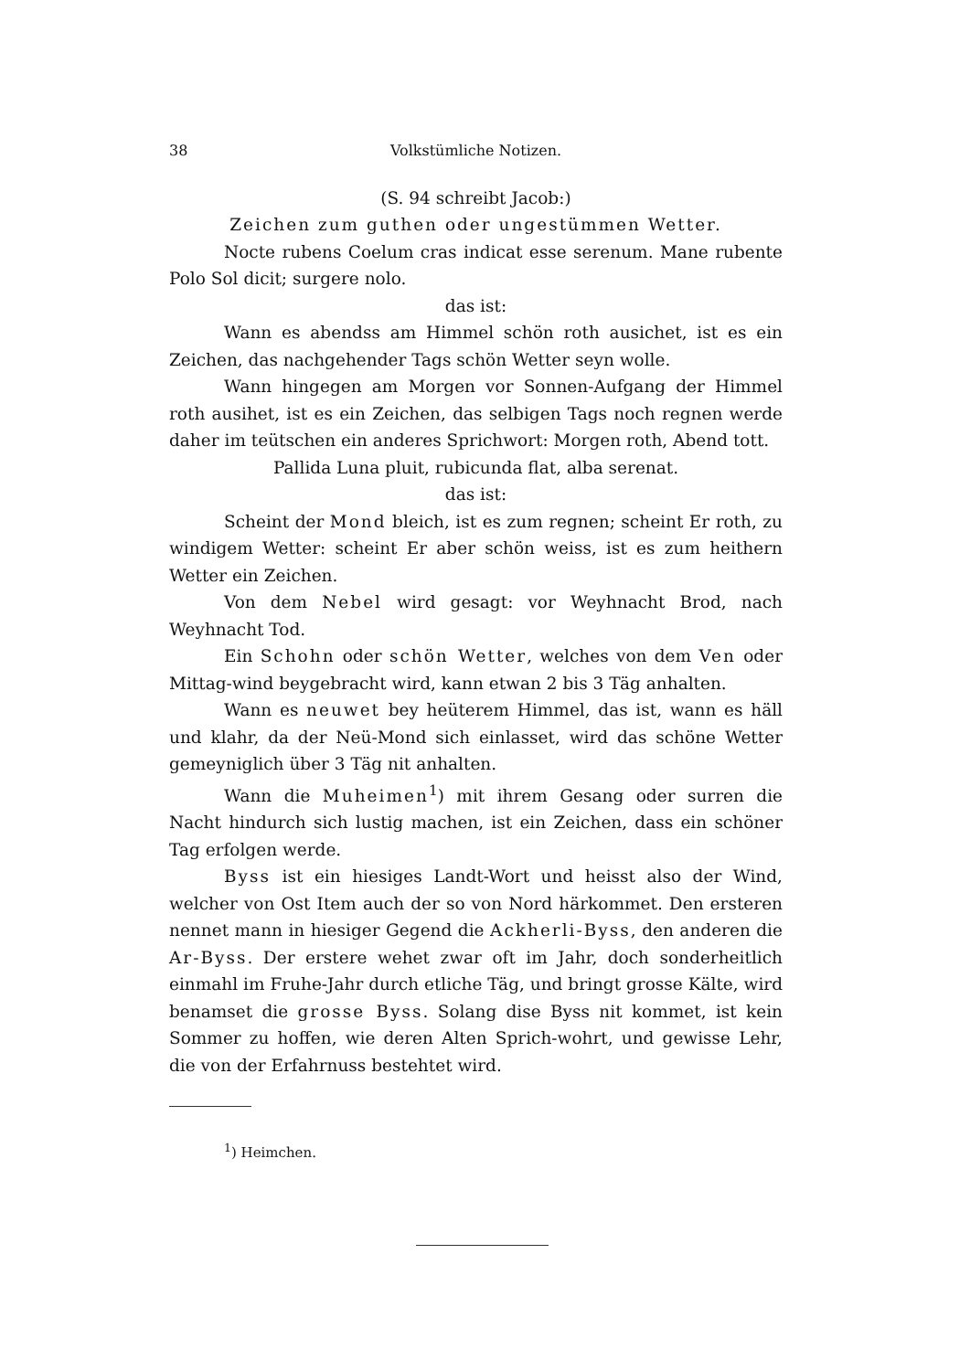38 Volkstümliche Notizen.
(S. 94 schreibt Jacob:)
Zeichen zum guthen oder ungestümmen Wetter.
Nocte rubens Coelum cras indicat esse serenum. Mane rubente Polo Sol dicit; surgere nolo.
das ist:
Wann es abendss am Himmel schön roth ausichet, ist es ein Zeichen, das nachgehender Tags schön Wetter seyn wolle.
Wann hingegen am Morgen vor Sonnen-Aufgang der Himmel roth ausihet, ist es ein Zeichen, das selbigen Tags noch regnen werde daher im teütschen ein anderes Sprichwort: Morgen roth, Abend tott.
Pallida Luna pluit, rubicunda flat, alba serenat.
das ist:
Scheint der Mond bleich, ist es zum regnen; scheint Er roth, zu windigem Wetter: scheint Er aber schön weiss, ist es zum heithern Wetter ein Zeichen.
Von dem Nebel wird gesagt: vor Weyhnacht Brod, nach Weyhnacht Tod.
Ein Schohn oder schön Wetter, welches von dem Ven oder Mittag-wind beygebracht wird, kann etwan 2 bis 3 Täg anhalten.
Wann es neuwet bey heüterem Himmel, das ist, wann es häll und klahr, da der Neü-Mond sich einlasset, wird das schöne Wetter gemeyniglich über 3 Täg nit anhalten.
Wann die Muheimen<sup>1</sup>) mit ihrem Gesang oder surren die Nacht hindurch sich lustig machen, ist ein Zeichen, dass ein schöner Tag erfolgen werde.
Byss ist ein hiesiges Landt-Wort und heisst also der Wind, welcher von Ost Item auch der so von Nord härkommet. Den ersteren nennet mann in hiesiger Gegend die Ackherli-Byss, den anderen die Ar-Byss. Der erstere wehet zwar oft im Jahr, doch sonderheitlich einmahl im Fruhe-Jahr durch etliche Täg, und bringt grosse Kälte, wird benamset die grosse Byss. Solang dise Byss nit kommet, ist kein Sommer zu hoffen, wie deren Alten Sprich-wohrt, und gewisse Lehr, die von der Erfahrnuss bestehtet wird.
<sup>1</sup>) Heimchen.